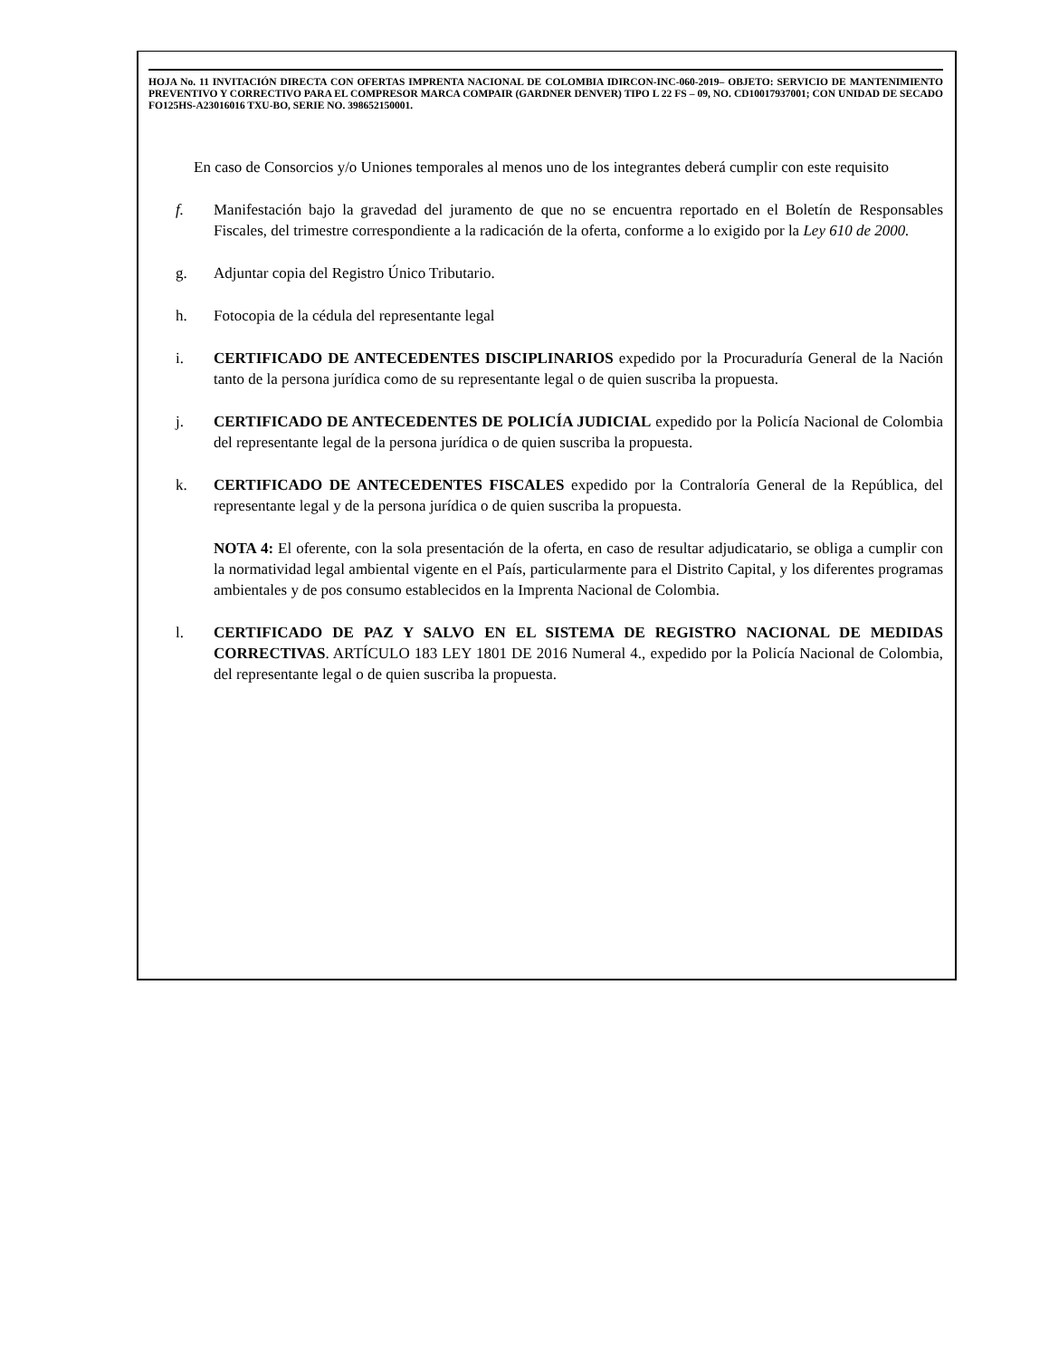HOJA No. 11 INVITACIÓN DIRECTA CON OFERTAS IMPRENTA NACIONAL DE COLOMBIA IDIRCON-INC-060-2019– OBJETO: SERVICIO DE MANTENIMIENTO PREVENTIVO Y CORRECTIVO PARA EL COMPRESOR MARCA COMPAIR (GARDNER DENVER) TIPO L 22 FS – 09, NO. CD10017937001; CON UNIDAD DE SECADO FO125HS-A23016016 TXU-BO, SERIE NO. 398652150001.
En caso de Consorcios y/o Uniones temporales al menos uno de los integrantes deberá cumplir con este requisito
f. Manifestación bajo la gravedad del juramento de que no se encuentra reportado en el Boletín de Responsables Fiscales, del trimestre correspondiente a la radicación de la oferta, conforme a lo exigido por la Ley 610 de 2000.
g. Adjuntar copia del Registro Único Tributario.
h. Fotocopia de la cédula del representante legal
i. CERTIFICADO DE ANTECEDENTES DISCIPLINARIOS expedido por la Procuraduría General de la Nación tanto de la persona jurídica como de su representante legal o de quien suscriba la propuesta.
j. CERTIFICADO DE ANTECEDENTES DE POLICÍA JUDICIAL expedido por la Policía Nacional de Colombia del representante legal de la persona jurídica o de quien suscriba la propuesta.
k. CERTIFICADO DE ANTECEDENTES FISCALES expedido por la Contraloría General de la República, del representante legal y de la persona jurídica o de quien suscriba la propuesta.
NOTA 4: El oferente, con la sola presentación de la oferta, en caso de resultar adjudicatario, se obliga a cumplir con la normatividad legal ambiental vigente en el País, particularmente para el Distrito Capital, y los diferentes programas ambientales y de pos consumo establecidos en la Imprenta Nacional de Colombia.
l. CERTIFICADO DE PAZ Y SALVO EN EL SISTEMA DE REGISTRO NACIONAL DE MEDIDAS CORRECTIVAS. ARTÍCULO 183 LEY 1801 DE 2016 Numeral 4., expedido por la Policía Nacional de Colombia, del representante legal o de quien suscriba la propuesta.